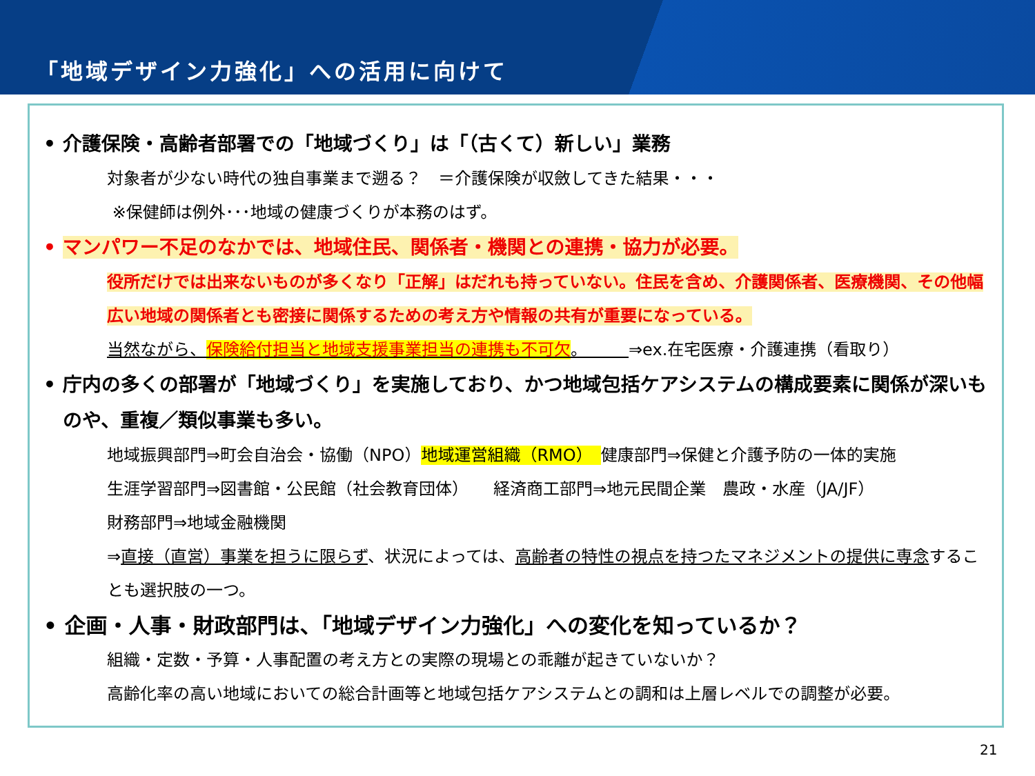「地域デザイン力強化」への活用に向けて
• 介護保険・高齢者部署での「地域づくり」は「（古くて）新しい」業務
対象者が少ない時代の独自事業まで遡る？　＝介護保険が収斂してきた結果・・・
※保健師は例外･･･地域の健康づくりが本務のはず。
• マンパワー不足のなかでは、地域住民、関係者・機関との連携・協力が必要。
役所だけでは出来ないものが多くなり「正解」はだれも持っていない。住民を含め、介護関係者、医療機関、その他幅広い地域の関係者とも密接に関係するための考え方や情報の共有が重要になっている。
当然ながら、保険給付担当と地域支援事業担当の連携も不可欠。　　　⇒ex.在宅医療・介護連携（看取り）
• 庁内の多くの部署が「地域づくり」を実施しており、かつ地域包括ケアシステムの構成要素に関係が深いものや、重複／類似事業も多い。
地域振興部門⇒町会自治会・協働（NPO）地域運営組織（RMO）　健康部門⇒保健と介護予防の一体的実施
生涯学習部門⇒図書館・公民館（社会教育団体）　　経済商工部門⇒地元民間企業　農政・水産（JA/JF）
財務部門⇒地域金融機関
⇒直接（直営）事業を担うに限らず、状況によっては、高齢者の特性の視点を持つたマネジメントの提供に専念することも選択肢の一つ。
• 企画・人事・財政部門は、「地域デザイン力強化」への変化を知っているか？
組織・定数・予算・人事配置の考え方との実際の現場との乖離が起きていないか？
高齢化率の高い地域においての総合計画等と地域包括ケアシステムとの調和は上層レベルでの調整が必要。
21